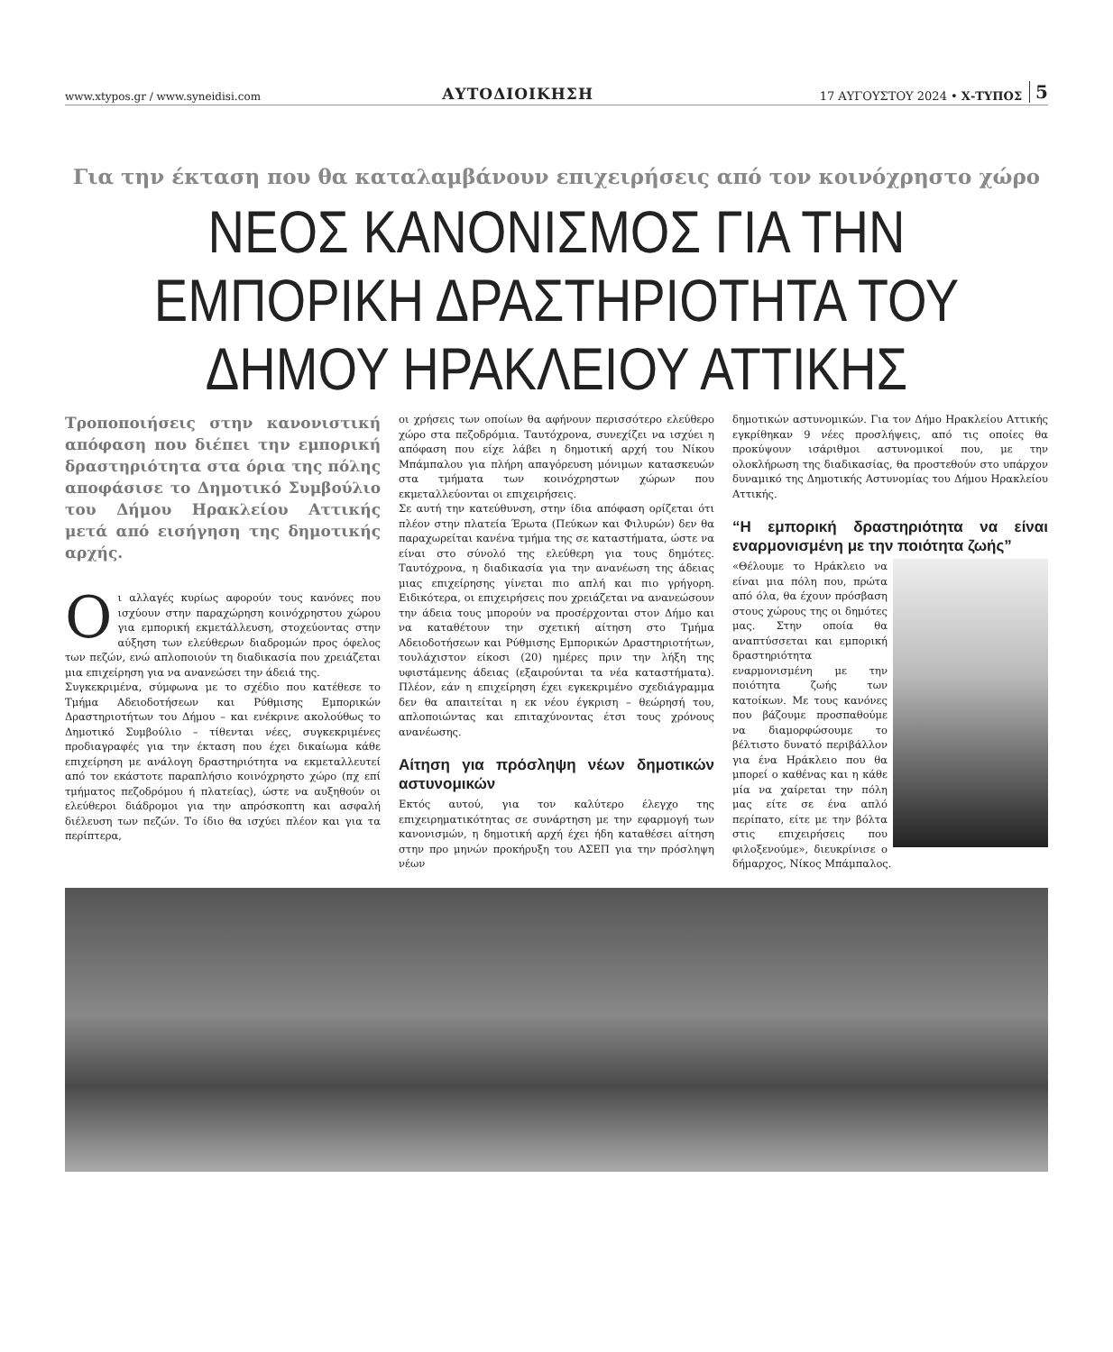www.xtypos.gr / www.syneidisi.com ΑΥΤΟΔΙΟΙΚΗΣΗ 17 ΑΥΓΟΥΣΤΟΥ 2024 • Χ-ΤΥΠΟΣ 5
Για την έκταση που θα καταλαμβάνουν επιχειρήσεις από τον κοινόχρηστο χώρο
ΝΕΟΣ ΚΑΝΟΝΙΣΜΟΣ ΓΙΑ ΤΗΝ ΕΜΠΟΡΙΚΗ ΔΡΑΣΤΗΡΙΟΤΗΤΑ ΤΟΥ ΔΗΜΟΥ ΗΡΑΚΛΕΙΟΥ ΑΤΤΙΚΗΣ
Τροποποιήσεις στην κανονιστική απόφαση που διέπει την εμπορική δραστηριότητα στα όρια της πόλης αποφάσισε το Δημοτικό Συμβούλιο του Δήμου Ηρακλείου Αττικής μετά από εισήγηση της δημοτικής αρχής.
Οι αλλαγές κυρίως αφορούν τους κανόνες που ισχύουν στην παραχώρηση κοινόχρηστου χώρου για εμπορική εκμετάλλευση, στοχεύοντας στην αύξηση των ελεύθερων διαδρομών προς όφελος των πεζών, ενώ απλοποιούν τη διαδικασία που χρειάζεται μια επιχείρηση για να ανανεώσει την άδειά της.
Συγκεκριμένα, σύμφωνα με το σχέδιο που κατέθεσε το Τμήμα Αδειοδοτήσεων και Ρύθμισης Εμπορικών Δραστηριοτήτων του Δήμου – και ενέκρινε ακολούθως το Δημοτικό Συμβούλιο – τίθενται νέες, συγκεκριμένες προδιαγραφές για την έκταση που έχει δικαίωμα κάθε επιχείρηση με ανάλογη δραστηριότητα να εκμεταλλευτεί από τον εκάστοτε παραπλήσιο κοινόχρηστο χώρο (πχ επί τμήματος πεζοδρόμου ή πλατείας), ώστε να αυξηθούν οι ελεύθεροι διάδρομοι για την απρόσκοπτη και ασφαλή διέλευση των πεζών. Το ίδιο θα ισχύει πλέον και για τα περίπτερα,
οι χρήσεις των οποίων θα αφήνουν περισσότερο ελεύθερο χώρο στα πεζοδρόμια. Ταυτόχρονα, συνεχίζει να ισχύει η απόφαση που είχε λάβει η δημοτική αρχή του Νίκου Μπάμπαλου για πλήρη απαγόρευση μόνιμων κατασκευών στα τμήματα των κοινόχρηστων χώρων που εκμεταλλεύονται οι επιχειρήσεις.
Σε αυτή την κατεύθυνση, στην ίδια απόφαση ορίζεται ότι πλέον στην πλατεία Έρωτα (Πεύκων και Φιλυρών) δεν θα παραχωρείται κανένα τμήμα της σε καταστήματα, ώστε να είναι στο σύνολό της ελεύθερη για τους δημότες. Ταυτόχρονα, η διαδικασία για την ανανέωση της άδειας μιας επιχείρησης γίνεται πιο απλή και πιο γρήγορη. Ειδικότερα, οι επιχειρήσεις που χρειάζεται να ανανεώσουν την άδεια τους μπορούν να προσέρχονται στον Δήμο και να καταθέτουν την σχετική αίτηση στο Τμήμα Αδειοδοτήσεων και Ρύθμισης Εμπορικών Δραστηριοτήτων, τουλάχιστον είκοσι (20) ημέρες πριν την λήξη της υφιστάμενης άδειας (εξαιρούνται τα νέα καταστήματα). Πλέον, εάν η επιχείρηση έχει εγκεκριμένο σχεδιάγραμμα δεν θα απαιτείται η εκ νέου έγκριση – θεώρησή του, απλοποιώντας και επιταχύνοντας έτσι τους χρόνους ανανέωσης.
Αίτηση για πρόσληψη νέων δημοτικών αστυνομικών
Εκτός αυτού, για τον καλύτερο έλεγχο της επιχειρηματικότητας σε συνάρτηση με την εφαρμογή των κανονισμών, η δημοτική αρχή έχει ήδη καταθέσει αίτηση στην προ μηνών προκήρυξη του ΑΣΕΠ για την πρόσληψη νέων
δημοτικών αστυνομικών. Για τον Δήμο Ηρακλείου Αττικής εγκρίθηκαν 9 νέες προσλήψεις, από τις οποίες θα προκύψουν ισάριθμοι αστυνομικοί που, με την ολοκλήρωση της διαδικασίας, θα προστεθούν στο υπάρχον δυναμικό της Δημοτικής Αστυνομίας του Δήμου Ηρακλείου Αττικής.
“Η εμπορική δραστηριότητα να είναι εναρμονισμένη με την ποιότητα ζωής”
«Θέλουμε το Ηράκλειο να είναι μια πόλη που, πρώτα από όλα, θα έχουν πρόσβαση στους χώρους της οι δημότες μας. Στην οποία θα αναπτύσσεται και εμπορική δραστηριότητα εναρμονισμένη με την ποιότητα ζωής των κατοίκων. Με τους κανόνες που βάζουμε προσπαθούμε να διαμορφώσουμε το βέλτιστο δυνατό περιβάλλον για ένα Ηράκλειο που θα μπορεί ο καθένας και η κάθε μία να χαίρεται την πόλη μας είτε σε ένα απλό περίπατο, είτε με την βόλτα στις επιχειρήσεις που φιλοξενούμε», διευκρίνισε ο δήμαρχος, Νίκος Μπάμπαλος.